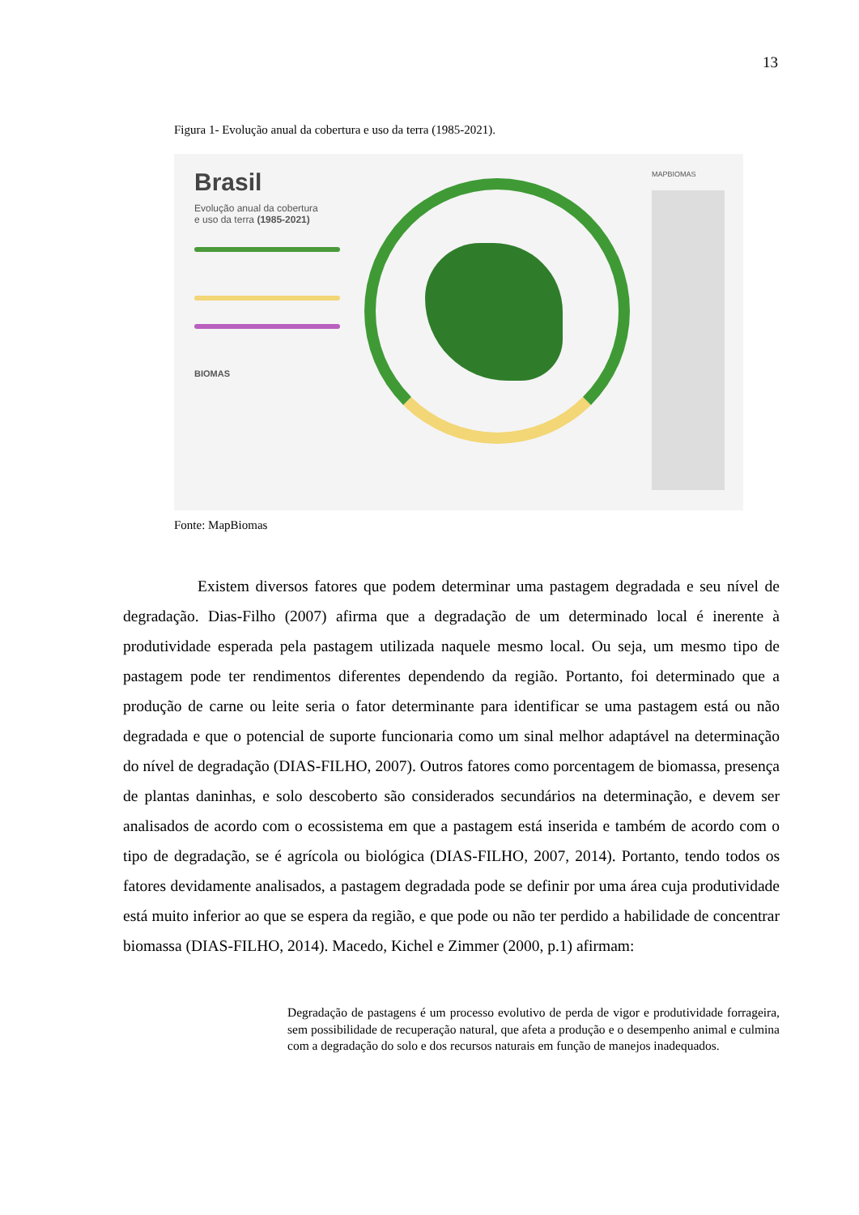13
Figura 1- Evolução anual da cobertura e uso da terra (1985-2021).
Brasil
Evolução anual da cobertura
e uso da terra (1985-2021)
BIOMAS
MAPBIOMAS
Fonte: MapBiomas
Existem diversos fatores que podem determinar uma pastagem degradada e seu nível de degradação. Dias-Filho (2007) afirma que a degradação de um determinado local é inerente à produtividade esperada pela pastagem utilizada naquele mesmo local. Ou seja, um mesmo tipo de pastagem pode ter rendimentos diferentes dependendo da região. Portanto, foi determinado que a produção de carne ou leite seria o fator determinante para identificar se uma pastagem está ou não degradada e que o potencial de suporte funcionaria como um sinal melhor adaptável na determinação do nível de degradação (DIAS-FILHO, 2007). Outros fatores como porcentagem de biomassa, presença de plantas daninhas, e solo descoberto são considerados secundários na determinação, e devem ser analisados de acordo com o ecossistema em que a pastagem está inserida e também de acordo com o tipo de degradação, se é agrícola ou biológica (DIAS-FILHO, 2007, 2014). Portanto, tendo todos os fatores devidamente analisados, a pastagem degradada pode se definir por uma área cuja produtividade está muito inferior ao que se espera da região, e que pode ou não ter perdido a habilidade de concentrar biomassa (DIAS-FILHO, 2014). Macedo, Kichel e Zimmer (2000, p.1) afirmam:
Degradação de pastagens é um processo evolutivo de perda de vigor e produtividade forrageira, sem possibilidade de recuperação natural, que afeta a produção e o desempenho animal e culmina com a degradação do solo e dos recursos naturais em função de manejos inadequados.